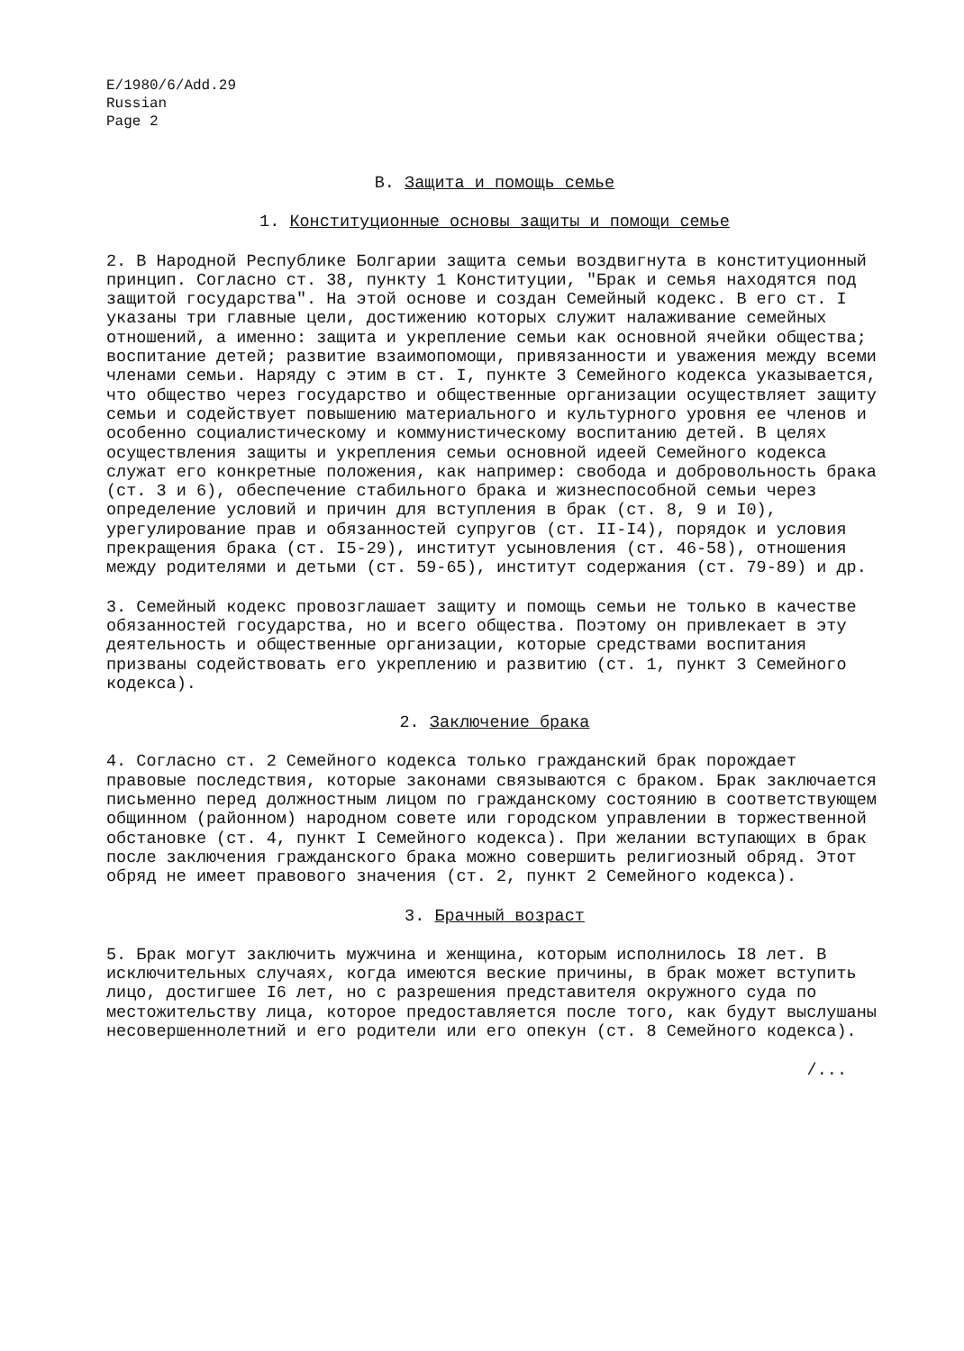E/1980/6/Add.29
Russian
Page 2
В. Защита и помощь семье
1. Конституционные основы защиты и помощи семье
2. В Народной Республике Болгарии защита семьи воздвигнута в конституционный принцип. Согласно ст. 38, пункту 1 Конституции, "Брак и семья находятся под защитой государства". На этой основе и создан Семейный кодекс. В его ст. I указаны три главные цели, достижению которых служит налаживание семейных отношений, а именно: защита и укрепление семьи как основной ячейки общества; воспитание детей; развитие взаимопомощи, привязанности и уважения между всеми членами семьи. Наряду с этим в ст. I, пункте 3 Семейного кодекса указывается, что общество через государство и общественные организации осуществляет защиту семьи и содействует повышению материального и культурного уровня ее членов и особенно социалистическому и коммунистическому воспитанию детей. В целях осуществления защиты и укрепления семьи основной идеей Семейного кодекса служат его конкретные положения, как например: свобода и добровольность брака (ст. 3 и 6), обеспечение стабильного брака и жизнеспособной семьи через определение условий и причин для вступления в брак (ст. 8, 9 и I0), урегулирование прав и обязанностей супругов (ст. II-I4), порядок и условия прекращения брака (ст. I5-29), институт усыновления (ст. 46-58), отношения между родителями и детьми (ст. 59-65), институт содержания (ст. 79-89) и др.
3. Семейный кодекс провозглашает защиту и помощь семьи не только в качестве обязанностей государства, но и всего общества. Поэтому он привлекает в эту деятельность и общественные организации, которые средствами воспитания призваны содействовать его укреплению и развитию (ст. 1, пункт 3 Семейного кодекса).
2. Заключение брака
4. Согласно ст. 2 Семейного кодекса только гражданский брак порождает правовые последствия, которые законами связываются с браком. Брак заключается письменно перед должностным лицом по гражданскому состоянию в соответствующем общинном (районном) народном совете или городском управлении в торжественной обстановке (ст. 4, пункт I Семейного кодекса). При желании вступающих в брак после заключения гражданского брака можно совершить религиозный обряд. Этот обряд не имеет правового значения (ст. 2, пункт 2 Семейного кодекса).
3. Брачный возраст
5. Брак могут заключить мужчина и женщина, которым исполнилось I8 лет. В исключительных случаях, когда имеются веские причины, в брак может вступить лицо, достигшее I6 лет, но с разрешения представителя окружного суда по местожительству лица, которое предоставляется после того, как будут выслушаны несовершеннолетний и его родители или его опекун (ст. 8 Семейного кодекса).
/...